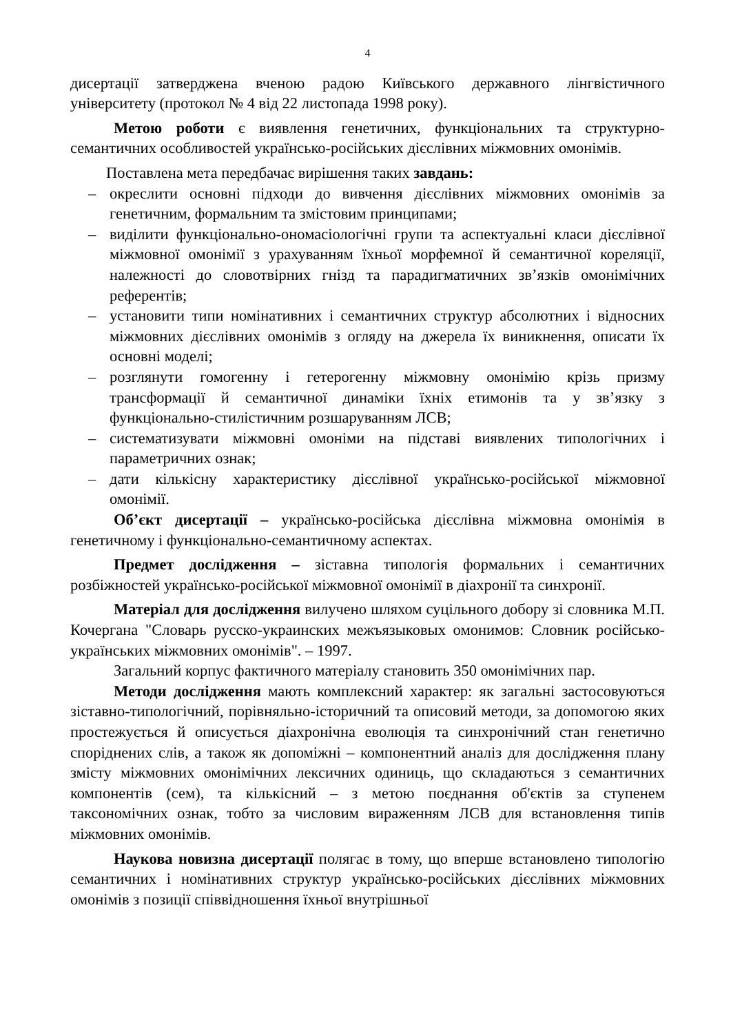4
дисертації затверджена вченою радою Київського державного лінгвістичного університету (протокол № 4 від 22 листопада 1998 року).
Метою роботи є виявлення генетичних, функціональних та структурно-семантичних особливостей українсько-російських дієслівних міжмовних омонімів.
Поставлена мета передбачає вирішення таких завдань:
– окреслити основні підходи до вивчення дієслівних міжмовних омонімів за генетичним, формальним та змістовим принципами;
– виділити функціонально-ономасіологічні групи та аспектуальні класи дієслівної міжмовної омонімії з урахуванням їхньої морфемної й семантичної кореляції, належності до словотвірних гнізд та парадигматичних зв’язків омонімічних референтів;
– установити типи номінативних і семантичних структур абсолютних і відносних міжмовних дієслівних омонімів з огляду на джерела їх виникнення, описати їх основні моделі;
– розглянути гомогенну і гетерогенну міжмовну омонімію крізь призму трансформації й семантичної динаміки їхніх етимонів та у зв’язку з функціонально-стилістичним розшаруванням ЛСВ;
– систематизувати міжмовні омоніми на підставі виявлених типологічних і параметричних ознак;
– дати кількісну характеристику дієслівної українсько-російської міжмовної омонімії.
Об’єкт дисертації – українсько-російська дієслівна міжмовна омонімія в генетичному і функціонально-семантичному аспектах.
Предмет дослідження – зіставна типологія формальних і семантичних розбіжностей українсько-російської міжмовної омонімії в діахронії та синхронії.
Матеріал для дослідження вилучено шляхом суцільного добору зі словника М.П. Кочергана "Словарь русско-украинских межъязыковых омонимов: Словник російсько-українських міжмовних омонімів". – 1997.
Загальний корпус фактичного матеріалу становить 350 омонімічних пар.
Методи дослідження мають комплексний характер: як загальні застосовуються зіставно-типологічний, порівняльно-історичний та описовий методи, за допомогою яких простежується й описується діахронічна еволюція та синхронічний стан генетично споріднених слів, а також як допоміжні – компонентний аналіз для дослідження плану змісту міжмовних омонімічних лексичних одиниць, що складаються з семантичних компонентів (сем), та кількісний – з метою поєднання об'єктів за ступенем таксономічних ознак, тобто за числовим вираженням ЛСВ для встановлення типів міжмовних омонімів.
Наукова новизна дисертації полягає в тому, що вперше встановлено типологію семантичних і номінативних структур українсько-російських дієслівних міжмовних омонімів з позиції співвідношення їхньої внутрішньої